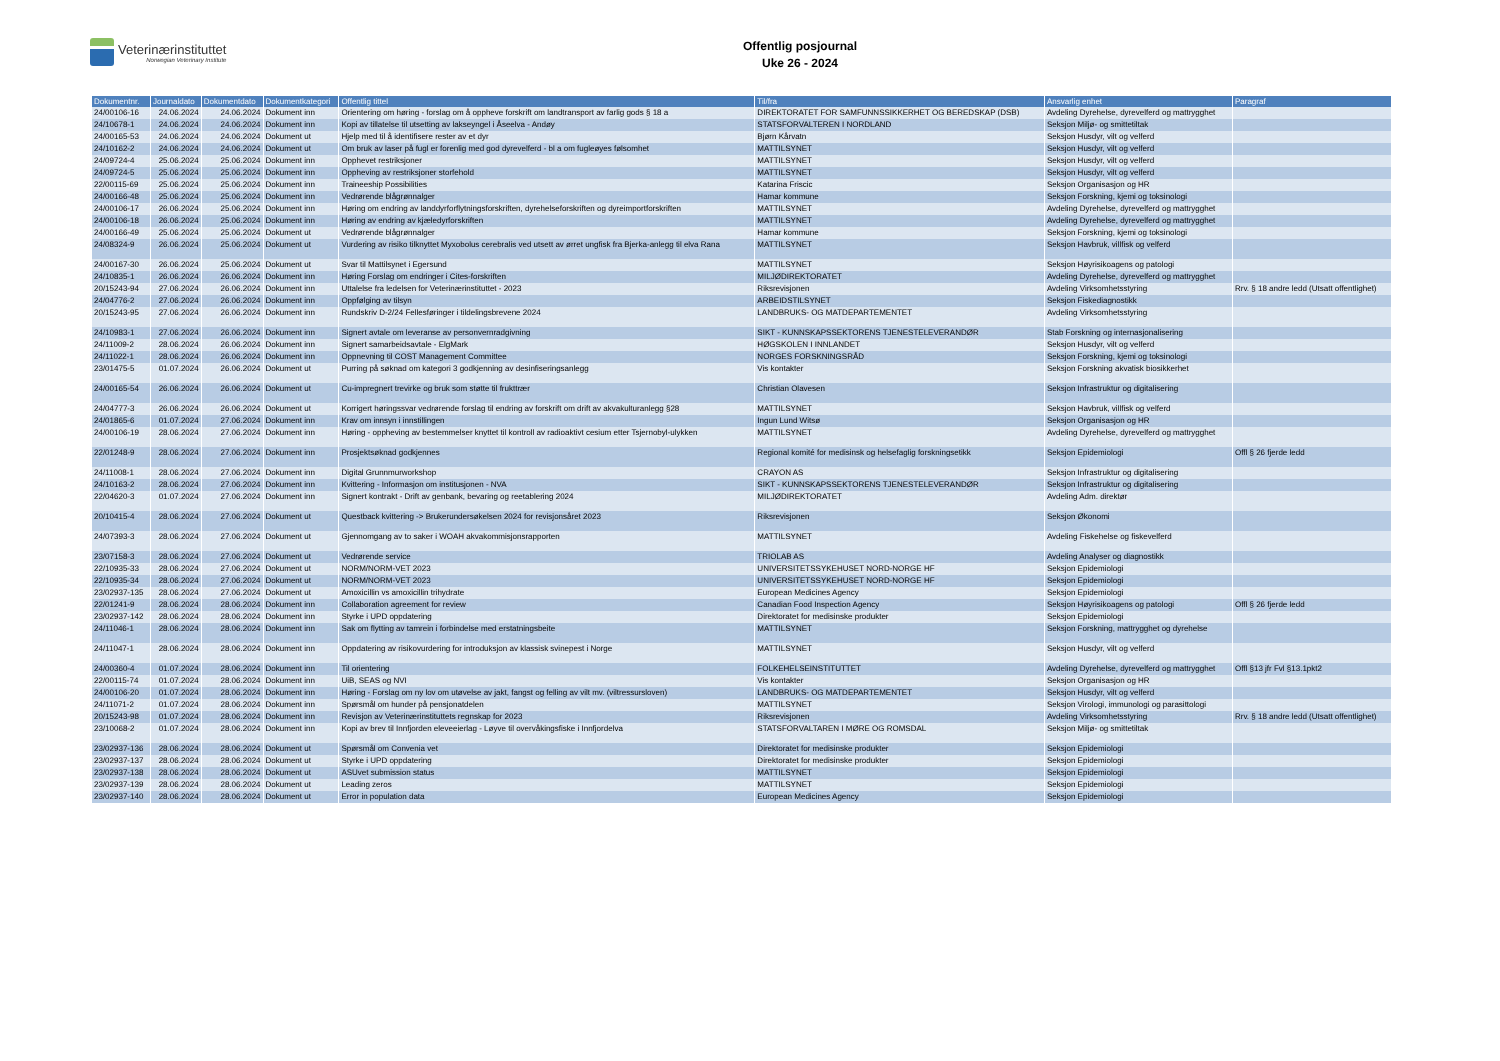Veterinærinstituttet
Norwegian Veterinary Institute
Offentlig posjournal
Uke 26 - 2024
| Dokumentnr. | Journaldato | Dokumentdato | Dokumentkategori | Offentlig tittel | Til/fra | Ansvarlig enhet | Paragraf |
| --- | --- | --- | --- | --- | --- | --- | --- |
| 24/00106-16 | 24.06.2024 | 24.06.2024 | Dokument inn | Orientering om høring - forslag om å oppheve forskrift om landtransport av farlig gods § 18 a | DIREKTORATET FOR SAMFUNNSSIKKERHET OG BEREDSKAP (DSB) | Avdeling Dyrehelse, dyrevelferd og mattrygghet | |
| 24/10678-1 | 24.06.2024 | 24.06.2024 | Dokument inn | Kopi av tillatelse til utsetting av lakseyngel i Åseelva - Andøy | STATSFORVALTEREN I NORDLAND | Seksjon Miljø- og smittetiltak | |
| 24/00165-53 | 24.06.2024 | 24.06.2024 | Dokument ut | Hjelp med til å identifisere rester av et dyr | Bjørn Kårvatn | Seksjon Husdyr, vilt og velferd | |
| 24/10162-2 | 24.06.2024 | 24.06.2024 | Dokument ut | Om bruk av laser på fugl er forenlig med god dyrevelferd - bl a om fugleøyes følsomhet | MATTILSYNET | Seksjon Husdyr, vilt og velferd | |
| 24/09724-4 | 25.06.2024 | 25.06.2024 | Dokument inn | Opphevet restriksjoner | MATTILSYNET | Seksjon Husdyr, vilt og velferd | |
| 24/09724-5 | 25.06.2024 | 25.06.2024 | Dokument inn | Oppheving av restriksjoner storfehold | MATTILSYNET | Seksjon Husdyr, vilt og velferd | |
| 22/00115-69 | 25.06.2024 | 25.06.2024 | Dokument inn | Traineeship Possibilities | Katarina Friscic | Seksjon Organisasjon og HR | |
| 24/00166-48 | 25.06.2024 | 25.06.2024 | Dokument inn | Vedrørende blågrønnalger | Hamar kommune | Seksjon Forskning, kjemi og toksinologi | |
| 24/00106-17 | 26.06.2024 | 25.06.2024 | Dokument inn | Høring om endring av landdyrforflytningsforskriften, dyrehelseforskriften og dyreimportforskriften | MATTILSYNET | Avdeling Dyrehelse, dyrevelferd og mattrygghet | |
| 24/00106-18 | 26.06.2024 | 25.06.2024 | Dokument inn | Høring av endring av kjæledyrforskriften | MATTILSYNET | Avdeling Dyrehelse, dyrevelferd og mattrygghet | |
| 24/00166-49 | 25.06.2024 | 25.06.2024 | Dokument ut | Vedrørende blågrønnalger | Hamar kommune | Seksjon Forskning, kjemi og toksinologi | |
| 24/08324-9 | 26.06.2024 | 25.06.2024 | Dokument ut | Vurdering av risiko tilknyttet Myxobolus cerebralis ved utsett av ørret ungfisk fra Bjerka-anlegg til elva Rana | MATTILSYNET | Seksjon Havbruk, villfisk og velferd | |
| 24/00167-30 | 26.06.2024 | 25.06.2024 | Dokument ut | Svar til Mattilsynet i Egersund | MATTILSYNET | Seksjon Høyrisikoagens og patologi | |
| 24/10835-1 | 26.06.2024 | 26.06.2024 | Dokument inn | Høring Forslag om endringer i Cites-forskriften | MILJØDIREKTORATET | Avdeling Dyrehelse, dyrevelferd og mattrygghet | |
| 20/15243-94 | 27.06.2024 | 26.06.2024 | Dokument inn | Uttalelse fra ledelsen for Veterinærinstituttet - 2023 | Riksrevisjonen | Avdeling Virksomhetsstyring | Rrv. § 18 andre ledd (Utsatt offentlighet) |
| 24/04776-2 | 27.06.2024 | 26.06.2024 | Dokument inn | Oppfølging av tilsyn | ARBEIDSTILSYNET | Seksjon Fiskediagnostikk | |
| 20/15243-95 | 27.06.2024 | 26.06.2024 | Dokument inn | Rundskriv D-2/24 Fellesføringer i tildelingsbrevene 2024 | LANDBRUKS- OG MATDEPARTEMENTET | Avdeling Virksomhetsstyring | |
| 24/10983-1 | 27.06.2024 | 26.06.2024 | Dokument inn | Signert avtale om leveranse av personvernradgivning | SIKT - KUNNSKAPSSEKTORENS TJENESTELEVERANDØR | Stab Forskning og internasjonalisering | |
| 24/11009-2 | 28.06.2024 | 26.06.2024 | Dokument inn | Signert samarbeidsavtale - ElgMark | HØGSKOLEN I INNLANDET | Seksjon Husdyr, vilt og velferd | |
| 24/11022-1 | 28.06.2024 | 26.06.2024 | Dokument inn | Oppnevning til COST Management Committee | NORGES FORSKNINGSRÅD | Seksjon Forskning, kjemi og toksinologi | |
| 23/01475-5 | 01.07.2024 | 26.06.2024 | Dokument ut | Purring på søknad om kategori 3 godkjenning av desinfiseringsanlegg | Vis kontakter | Seksjon Forskning akvatisk biosikkerhet | |
| 24/00165-54 | 26.06.2024 | 26.06.2024 | Dokument ut | Cu-impregnert trevirke og bruk som støtte til frukttrær | Christian Olavesen | Seksjon Infrastruktur og digitalisering | |
| 24/04777-3 | 26.06.2024 | 26.06.2024 | Dokument ut | Korrigert høringssvar vedrørende forslag til endring av forskrift om drift av akvakulturanlegg §28 | MATTILSYNET | Seksjon Havbruk, villfisk og velferd | |
| 24/01865-6 | 01.07.2024 | 27.06.2024 | Dokument inn | Krav om innsyn i innstillingen | Ingun Lund Witsø | Seksjon Organisasjon og HR | |
| 24/00106-19 | 28.06.2024 | 27.06.2024 | Dokument inn | Høring - oppheving av bestemmelser knyttet til kontroll av radioaktivt cesium etter Tsjernobyl-ulykken | MATTILSYNET | Avdeling Dyrehelse, dyrevelferd og mattrygghet | |
| 22/01248-9 | 28.06.2024 | 27.06.2024 | Dokument inn | Prosjektsøknad godkjennes | Regional komité for medisinsk og helsefaglig forskningsetikk | Seksjon Epidemiologi | Offl § 26 fjerde ledd |
| 24/11008-1 | 28.06.2024 | 27.06.2024 | Dokument inn | Digital Grunnmurworkshop | CRAYON AS | Seksjon Infrastruktur og digitalisering | |
| 24/10163-2 | 28.06.2024 | 27.06.2024 | Dokument inn | Kvittering - Informasjon om institusjonen - NVA | SIKT - KUNNSKAPSSEKTORENS TJENESTELEVERANDØR | Seksjon Infrastruktur og digitalisering | |
| 22/04620-3 | 01.07.2024 | 27.06.2024 | Dokument inn | Signert kontrakt - Drift av genbank, bevaring og reetablering 2024 | MILJØDIREKTORATET | Avdeling Adm. direktør | |
| 20/10415-4 | 28.06.2024 | 27.06.2024 | Dokument ut | Questback kvittering -> Brukerundersøkelsen 2024 for revisjonsåret 2023 | Riksrevisjonen | Seksjon Økonomi | |
| 24/07393-3 | 28.06.2024 | 27.06.2024 | Dokument ut | Gjennomgang av to saker i WOAH akvakommisjonsrapporten | MATTILSYNET | Avdeling Fiskehelse og fiskevelferd | |
| 23/07158-3 | 28.06.2024 | 27.06.2024 | Dokument ut | Vedrørende service | TRIOLAB AS | Avdeling Analyser og diagnostikk | |
| 22/10935-33 | 28.06.2024 | 27.06.2024 | Dokument ut | NORM/NORM-VET 2023 | UNIVERSITETSSYKEHUSET NORD-NORGE HF | Seksjon Epidemiologi | |
| 22/10935-34 | 28.06.2024 | 27.06.2024 | Dokument ut | NORM/NORM-VET 2023 | UNIVERSITETSSYKEHUSET NORD-NORGE HF | Seksjon Epidemiologi | |
| 23/02937-135 | 28.06.2024 | 27.06.2024 | Dokument ut | Amoxicillin vs amoxicillin trihydrate | European Medicines Agency | Seksjon Epidemiologi | |
| 22/01241-9 | 28.06.2024 | 28.06.2024 | Dokument inn | Collaboration agreement for review | Canadian Food Inspection Agency | Seksjon Høyrisikoagens og patologi | Offl § 26 fjerde ledd |
| 23/02937-142 | 28.06.2024 | 28.06.2024 | Dokument inn | Styrke i UPD oppdatering | Direktoratet for medisinske produkter | Seksjon Epidemiologi | |
| 24/11046-1 | 28.06.2024 | 28.06.2024 | Dokument inn | Sak om flytting av tamrein i forbindelse med erstatningsbeite | MATTILSYNET | Seksjon Forskning, mattrygghet og dyrehelse | |
| 24/11047-1 | 28.06.2024 | 28.06.2024 | Dokument inn | Oppdatering av risikovurdering for introduksjon av klassisk svinepest i Norge | MATTILSYNET | Seksjon Husdyr, vilt og velferd | |
| 24/00360-4 | 01.07.2024 | 28.06.2024 | Dokument inn | Til orientering | FOLKEHELSEINSTITUTTET | Avdeling Dyrehelse, dyrevelferd og mattrygghet | Offl §13 jfr Fvl §13.1pkt2 |
| 22/00115-74 | 01.07.2024 | 28.06.2024 | Dokument inn | UiB, SEAS og NVI | Vis kontakter | Seksjon Organisasjon og HR | |
| 24/00106-20 | 01.07.2024 | 28.06.2024 | Dokument inn | Høring - Forslag om ny lov om utøvelse av jakt, fangst og felling av vilt mv. (viltressursloven) | LANDBRUKS- OG MATDEPARTEMENTET | Seksjon Husdyr, vilt og velferd | |
| 24/11071-2 | 01.07.2024 | 28.06.2024 | Dokument inn | Spørsmål om hunder på pensjonatdelen | MATTILSYNET | Seksjon Virologi, immunologi og parasittologi | |
| 20/15243-98 | 01.07.2024 | 28.06.2024 | Dokument inn | Revisjon av Veterinærinstituttets regnskap for 2023 | Riksrevisjonen | Avdeling Virksomhetsstyring | Rrv. § 18 andre ledd (Utsatt offentlighet) |
| 23/10068-2 | 01.07.2024 | 28.06.2024 | Dokument inn | Kopi av brev til Innfjorden eleveeierlag - Løyve til overvåkingsfiske i Innfjordelva | STATSFORVALTAREN I MØRE OG ROMSDAL | Seksjon Miljø- og smittetiltak | |
| 23/02937-136 | 28.06.2024 | 28.06.2024 | Dokument ut | Spørsmål om Convenia vet | Direktoratet for medisinske produkter | Seksjon Epidemiologi | |
| 23/02937-137 | 28.06.2024 | 28.06.2024 | Dokument ut | Styrke i UPD oppdatering | Direktoratet for medisinske produkter | Seksjon Epidemiologi | |
| 23/02937-138 | 28.06.2024 | 28.06.2024 | Dokument ut | ASUvet submission status | MATTILSYNET | Seksjon Epidemiologi | |
| 23/02937-139 | 28.06.2024 | 28.06.2024 | Dokument ut | Leading zeros | MATTILSYNET | Seksjon Epidemiologi | |
| 23/02937-140 | 28.06.2024 | 28.06.2024 | Dokument ut | Error in population data | European Medicines Agency | Seksjon Epidemiologi | |